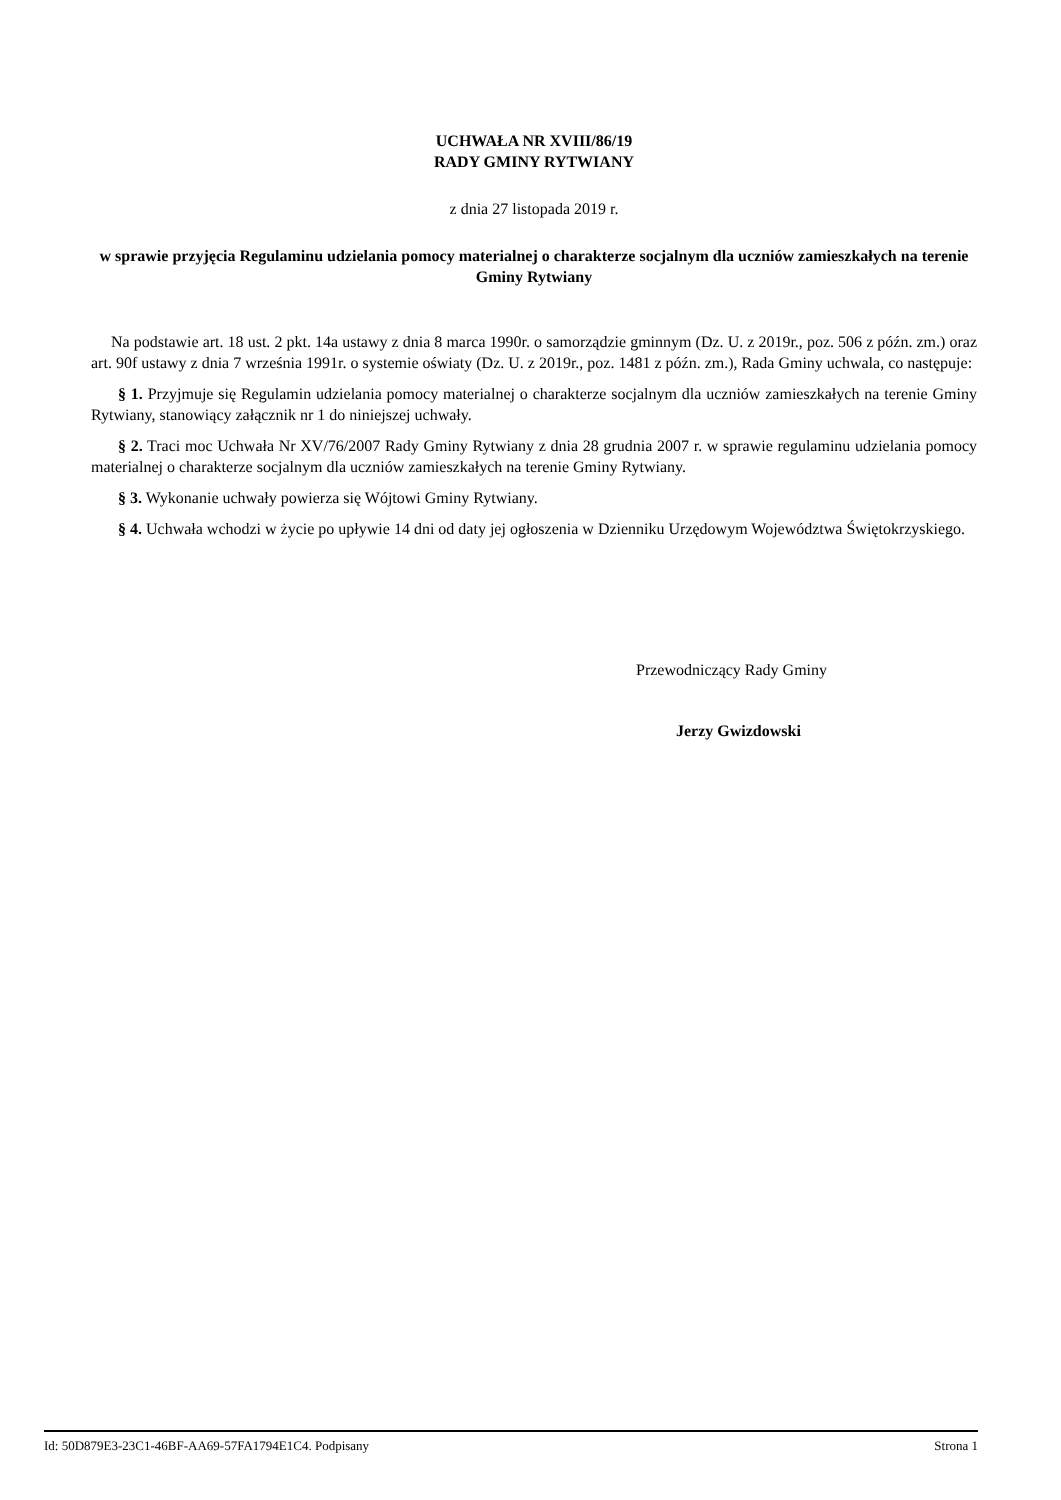UCHWAŁA NR XVIII/86/19
RADY GMINY RYTWIANY
z dnia 27 listopada 2019 r.
w sprawie przyjęcia Regulaminu udzielania pomocy materialnej o charakterze socjalnym dla uczniów zamieszkałych na terenie Gminy Rytwiany
Na podstawie art. 18 ust. 2 pkt. 14a ustawy z dnia 8 marca 1990r. o samorządzie gminnym (Dz. U. z 2019r., poz. 506 z późn. zm.) oraz art. 90f ustawy z dnia 7 września 1991r. o systemie oświaty (Dz. U. z 2019r., poz. 1481 z późn. zm.), Rada Gminy uchwala, co następuje:
§ 1. Przyjmuje się Regulamin udzielania pomocy materialnej o charakterze socjalnym dla uczniów zamieszkałych na terenie Gminy Rytwiany, stanowiący załącznik nr 1 do niniejszej uchwały.
§ 2. Traci moc Uchwała Nr XV/76/2007 Rady Gminy Rytwiany z dnia 28 grudnia 2007 r. w sprawie regulaminu udzielania pomocy materialnej o charakterze socjalnym dla uczniów zamieszkałych na terenie Gminy Rytwiany.
§ 3. Wykonanie uchwały powierza się Wójtowi Gminy Rytwiany.
§ 4. Uchwała wchodzi w życie po upływie 14 dni od daty jej ogłoszenia w Dzienniku Urzędowym Województwa Świętokrzyskiego.
Przewodniczący Rady Gminy
Jerzy Gwizdowski
Id: 50D879E3-23C1-46BF-AA69-57FA1794E1C4. Podpisany Strona 1